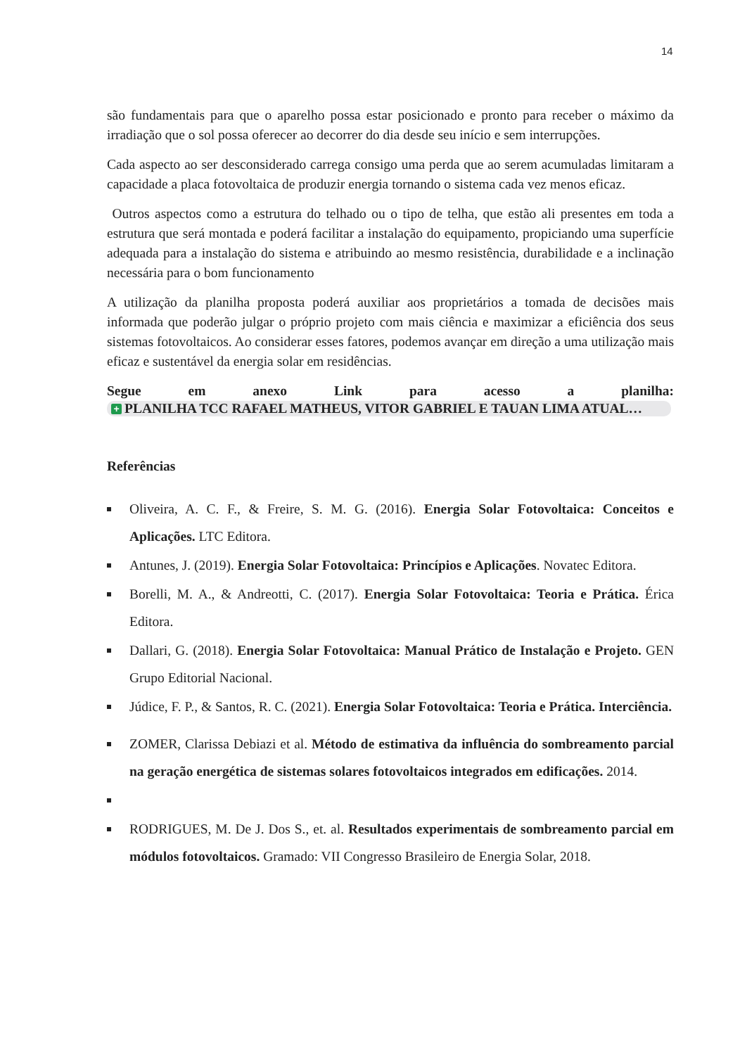14
são fundamentais para que o aparelho possa estar posicionado e pronto para receber o máximo da irradiação que o sol possa oferecer ao decorrer do dia desde seu início e sem interrupções.
Cada aspecto ao ser desconsiderado carrega consigo uma perda que ao serem acumuladas limitaram a capacidade a placa fotovoltaica de produzir energia tornando o sistema cada vez menos eficaz.
Outros aspectos como a estrutura do telhado ou o tipo de telha, que estão ali presentes em toda a estrutura que será montada e poderá facilitar a instalação do equipamento, propiciando uma superfície adequada para a instalação do sistema e atribuindo ao mesmo resistência, durabilidade e a inclinação necessária para o bom funcionamento
A utilização da planilha proposta poderá auxiliar aos proprietários a tomada de decisões mais informada que poderão julgar o próprio projeto com mais ciência e maximizar a eficiência dos seus sistemas fotovoltaicos. Ao considerar esses fatores, podemos avançar em direção a uma utilização mais eficaz e sustentável da energia solar em residências.
Segue em anexo Link para acesso a planilha:
+ PLANILHA TCC RAFAEL MATHEUS, VITOR GABRIEL E TAUAN LIMA ATUAL…
Referências
Oliveira, A. C. F., & Freire, S. M. G. (2016). Energia Solar Fotovoltaica: Conceitos e Aplicações. LTC Editora.
Antunes, J. (2019). Energia Solar Fotovoltaica: Princípios e Aplicações. Novatec Editora.
Borelli, M. A., & Andreotti, C. (2017). Energia Solar Fotovoltaica: Teoria e Prática. Érica Editora.
Dallari, G. (2018). Energia Solar Fotovoltaica: Manual Prático de Instalação e Projeto. GEN Grupo Editorial Nacional.
Júdice, F. P., & Santos, R. C. (2021). Energia Solar Fotovoltaica: Teoria e Prática. Interciência.
ZOMER, Clarissa Debiazi et al. Método de estimativa da influência do sombreamento parcial na geração energética de sistemas solares fotovoltaicos integrados em edificações. 2014.
RODRIGUES, M. De J. Dos S., et. al. Resultados experimentais de sombreamento parcial em módulos fotovoltaicos. Gramado: VII Congresso Brasileiro de Energia Solar, 2018.